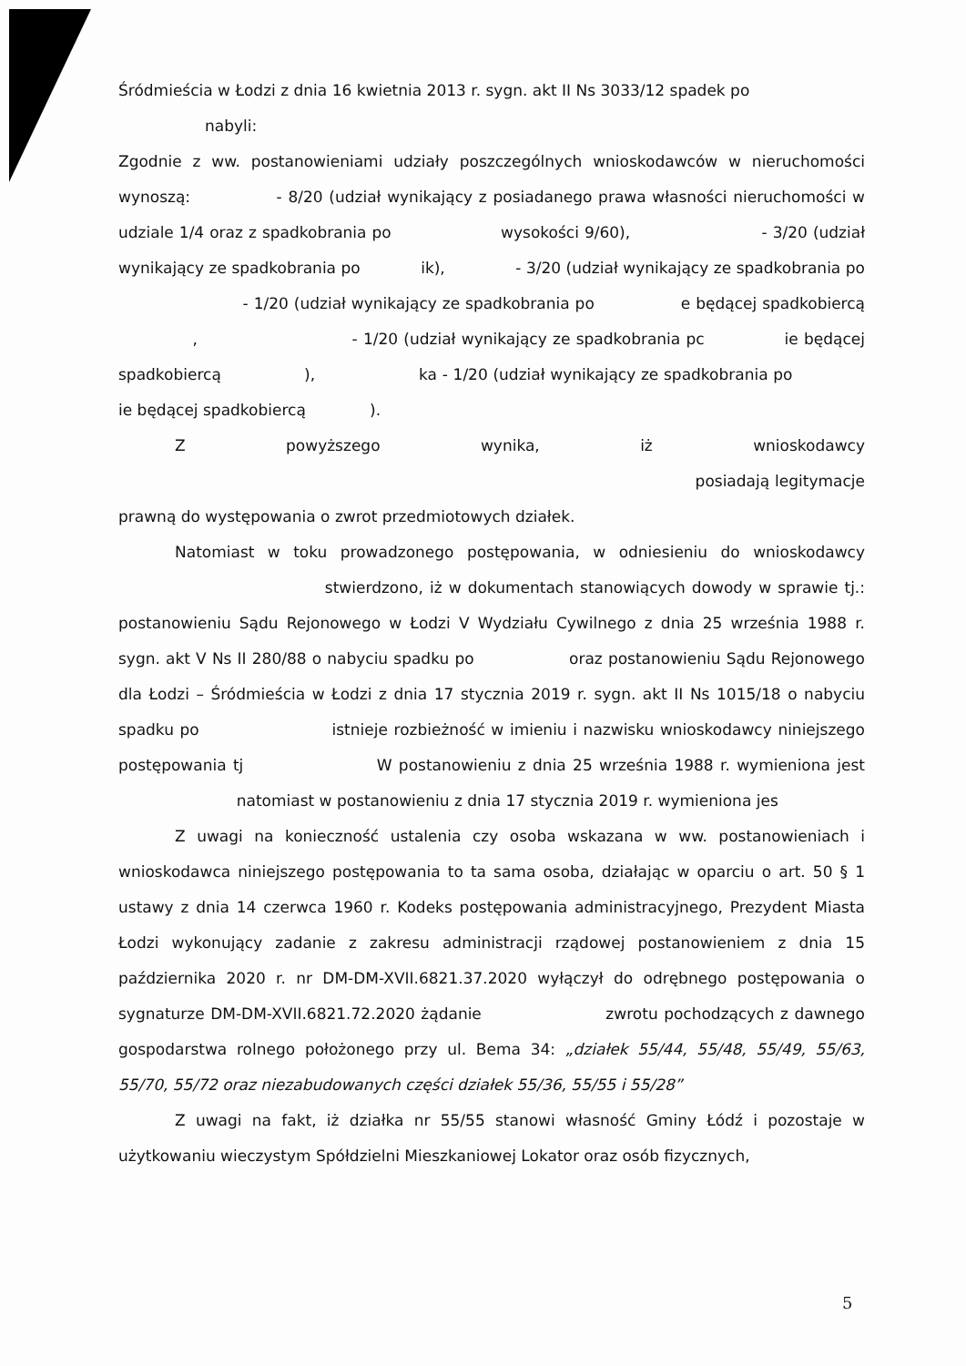Śródmieścia w Łodzi z dnia 16 kwietnia 2013 r. sygn. akt II Ns 3033/12 spadek po
nabyli:
Zgodnie z ww. postanowieniami udziały poszczególnych wnioskodawców w nieruchomości wynoszą: - 8/20 (udział wynikający z posiadanego prawa własności nieruchomości w udziale 1/4 oraz z spadkobrania po wysokości 9/60), - 3/20 (udział wynikający ze spadkobrania po ik), - 3/20 (udział wynikający ze spadkobrania po - 1/20 (udział wynikający ze spadkobrania po e będącej spadkobiercą , - 1/20 (udział wynikający ze spadkobrania pc ie będącej spadkobiercą ), ka - 1/20 (udział wynikający ze spadkobrania po ie będącej spadkobiercą ).
Z powyższego wynika, iż wnioskodawcy posiadają legitymacje prawną do występowania o zwrot przedmiotowych działek.
Natomiast w toku prowadzonego postępowania, w odniesieniu do wnioskodawcy stwierdzono, iż w dokumentach stanowiących dowody w sprawie tj.: postanowieniu Sądu Rejonowego w Łodzi V Wydziału Cywilnego z dnia 25 września 1988 r. sygn. akt V Ns II 280/88 o nabyciu spadku po oraz postanowieniu Sądu Rejonowego dla Łodzi – Śródmieścia w Łodzi z dnia 17 stycznia 2019 r. sygn. akt II Ns 1015/18 o nabyciu spadku po istnieje rozbieżność w imieniu i nazwisku wnioskodawcy niniejszego postępowania tj W postanowieniu z dnia 25 września 1988 r. wymieniona jest natomiast w postanowieniu z dnia 17 stycznia 2019 r. wymieniona jes
Z uwagi na konieczność ustalenia czy osoba wskazana w ww. postanowieniach i wnioskodawca niniejszego postępowania to ta sama osoba, działając w oparciu o art. 50 § 1 ustawy z dnia 14 czerwca 1960 r. Kodeks postępowania administracyjnego, Prezydent Miasta Łodzi wykonujący zadanie z zakresu administracji rządowej postanowieniem z dnia 15 października 2020 r. nr DM-DM-XVII.6821.37.2020 wyłączył do odrębnego postępowania o sygnaturze DM-DM-XVII.6821.72.2020 żądanie zwrotu pochodzących z dawnego gospodarstwa rolnego położonego przy ul. Bema 34: „działek 55/44, 55/48, 55/49, 55/63, 55/70, 55/72 oraz niezabudowanych części działek 55/36, 55/55 i 55/28”
Z uwagi na fakt, iż działka nr 55/55 stanowi własność Gminy Łódź i pozostaje w użytkowaniu wieczystym Spółdzielni Mieszkaniowej Lokator oraz osób fizycznych,
5